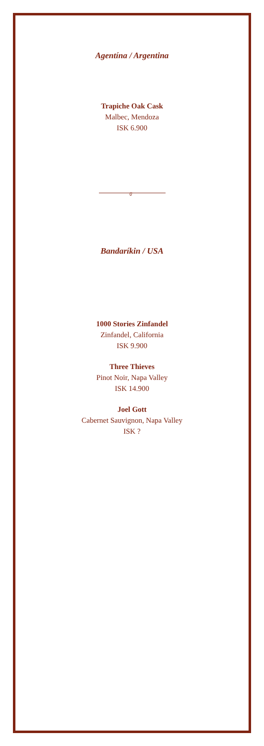Agentína / Argentina
Trapiche Oak Cask
Malbec, Mendoza
ISK 6.900
ɞ
Bandaríkin / USA
1000 Stories Zinfandel
Zinfandel, California
ISK 9.900
Three Thieves
Pinot Noir, Napa Valley
ISK 14.900
Joel Gott
Cabernet Sauvignon, Napa Valley
ISK ?